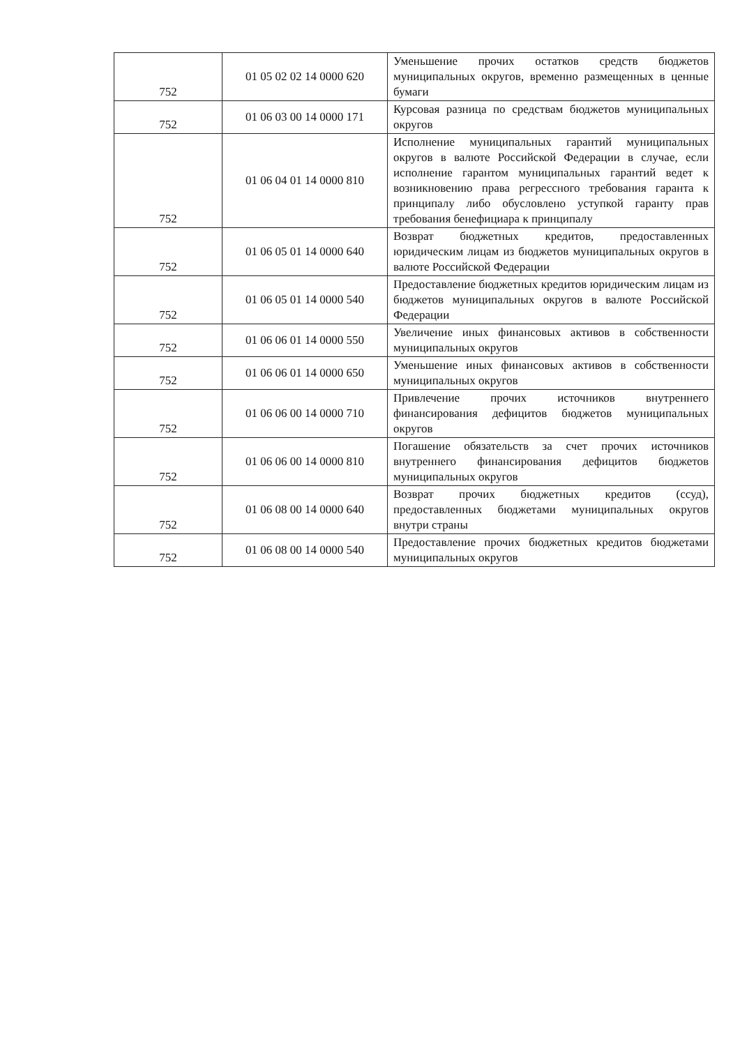| 752 | 01 05 02 02 14 0000 620 | Уменьшение прочих остатков средств бюджетов муниципальных округов, временно размещенных в ценные бумаги |
| 752 | 01 06 03 00 14 0000 171 | Курсовая разница по средствам бюджетов муниципальных округов |
| 752 | 01 06 04 01 14 0000 810 | Исполнение муниципальных гарантий муниципальных округов в валюте Российской Федерации в случае, если исполнение гарантом муниципальных гарантий ведет к возникновению права регрессного требования гаранта к принципалу либо обусловлено уступкой гаранту прав требования бенефициара к принципалу |
| 752 | 01 06 05 01 14 0000 640 | Возврат бюджетных кредитов, предоставленных юридическим лицам из бюджетов муниципальных округов в валюте Российской Федерации |
| 752 | 01 06 05 01 14 0000 540 | Предоставление бюджетных кредитов юридическим лицам из бюджетов муниципальных округов в валюте Российской Федерации |
| 752 | 01 06 06 01 14 0000 550 | Увеличение иных финансовых активов в собственности муниципальных округов |
| 752 | 01 06 06 01 14 0000 650 | Уменьшение иных финансовых активов в собственности муниципальных округов |
| 752 | 01 06 06 00 14 0000 710 | Привлечение прочих источников внутреннего финансирования дефицитов бюджетов муниципальных округов |
| 752 | 01 06 06 00 14 0000 810 | Погашение обязательств за счет прочих источников внутреннего финансирования дефицитов бюджетов муниципальных округов |
| 752 | 01 06 08 00 14 0000 640 | Возврат прочих бюджетных кредитов (ссуд), предоставленных бюджетами муниципальных округов внутри страны |
| 752 | 01 06 08 00 14 0000 540 | Предоставление прочих бюджетных кредитов бюджетами муниципальных округов |